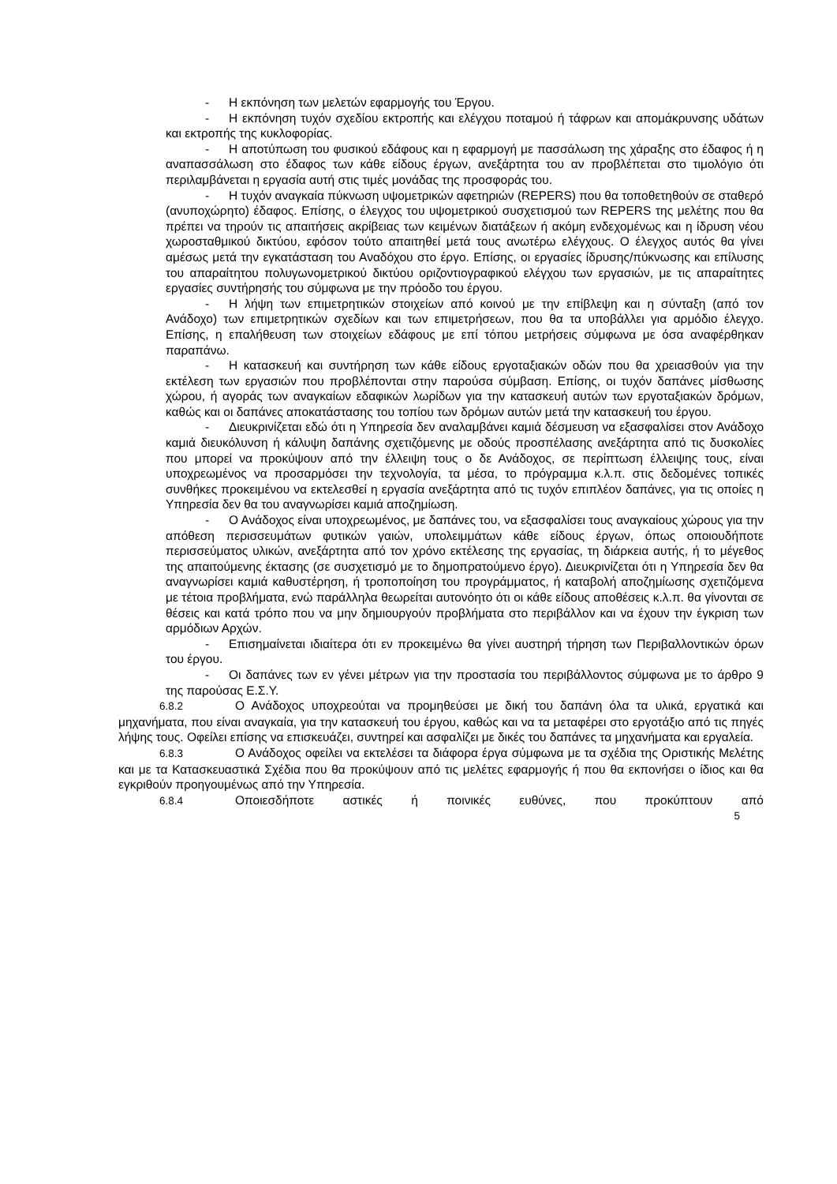- Η εκπόνηση των μελετών εφαρμογής του Έργου.
- Η εκπόνηση τυχόν σχεδίου εκτροπής και ελέγχου ποταμού ή τάφρων και απομάκρυνσης υδάτων και εκτροπής της κυκλοφορίας.
- Η αποτύπωση του φυσικού εδάφους και η εφαρμογή με πασσάλωση της χάραξης στο έδαφος ή η αναπασσάλωση στο έδαφος των κάθε είδους έργων, ανεξάρτητα του αν προβλέπεται στο τιμολόγιο ότι περιλαμβάνεται η εργασία αυτή στις τιμές μονάδας της προσφοράς του.
- Η τυχόν αναγκαία πύκνωση υψομετρικών αφετηριών (REPERS) που θα τοποθετηθούν σε σταθερό (ανυποχώρητο) έδαφος. Επίσης, ο έλεγχος του υψομετρικού συσχετισμού των REPERS της μελέτης που θα πρέπει να τηρούν τις απαιτήσεις ακρίβειας των κειμένων διατάξεων ή ακόμη ενδεχομένως και η ίδρυση νέου χωροσταθμικού δικτύου, εφόσον τούτο απαιτηθεί μετά τους ανωτέρω ελέγχους. Ο έλεγχος αυτός θα γίνει αμέσως μετά την εγκατάσταση του Αναδόχου στο έργο. Επίσης, οι εργασίες ίδρυσης/πύκνωσης και επίλυσης του απαραίτητου πολυγωνομετρικού δικτύου οριζοντιογραφικού ελέγχου των εργασιών, με τις απαραίτητες εργασίες συντήρησής του σύμφωνα με την πρόοδο του έργου.
- Η λήψη των επιμετρητικών στοιχείων από κοινού με την επίβλεψη και η σύνταξη (από τον Ανάδοχο) των επιμετρητικών σχεδίων και των επιμετρήσεων, που θα τα υποβάλλει για αρμόδιο έλεγχο. Επίσης, η επαλήθευση των στοιχείων εδάφους με επί τόπου μετρήσεις σύμφωνα με όσα αναφέρθηκαν παραπάνω.
- Η κατασκευή και συντήρηση των κάθε είδους εργοταξιακών οδών που θα χρειασθούν για την εκτέλεση των εργασιών που προβλέπονται στην παρούσα σύμβαση. Επίσης, οι τυχόν δαπάνες μίσθωσης χώρου, ή αγοράς των αναγκαίων εδαφικών λωρίδων για την κατασκευή αυτών των εργοταξιακών δρόμων, καθώς και οι δαπάνες αποκατάστασης του τοπίου των δρόμων αυτών μετά την κατασκευή του έργου.
- Διευκρινίζεται εδώ ότι η Υπηρεσία δεν αναλαμβάνει καμιά δέσμευση να εξασφαλίσει στον Ανάδοχο καμιά διευκόλυνση ή κάλυψη δαπάνης σχετιζόμενης με οδούς προσπέλασης ανεξάρτητα από τις δυσκολίες που μπορεί να προκύψουν από την έλλειψη τους ο δε Ανάδοχος, σε περίπτωση έλλειψης τους, είναι υποχρεωμένος να προσαρμόσει την τεχνολογία, τα μέσα, το πρόγραμμα κ.λ.π. στις δεδομένες τοπικές συνθήκες προκειμένου να εκτελεσθεί η εργασία ανεξάρτητα από τις τυχόν επιπλέον δαπάνες, για τις οποίες η Υπηρεσία δεν θα του αναγνωρίσει καμιά αποζημίωση.
- Ο Ανάδοχος είναι υποχρεωμένος, με δαπάνες του, να εξασφαλίσει τους αναγκαίους χώρους για την απόθεση περισσευμάτων φυτικών γαιών, υπολειμμάτων κάθε είδους έργων, όπως οποιουδήποτε περισσεύματος υλικών, ανεξάρτητα από τον χρόνο εκτέλεσης της εργασίας, τη διάρκεια αυτής, ή το μέγεθος της απαιτούμενης έκτασης (σε συσχετισμό με το δημοπρατούμενο έργο). Διευκρινίζεται ότι η Υπηρεσία δεν θα αναγνωρίσει καμιά καθυστέρηση, ή τροποποίηση του προγράμματος, ή καταβολή αποζημίωσης σχετιζόμενα με τέτοια προβλήματα, ενώ παράλληλα θεωρείται αυτονόητο ότι οι κάθε είδους αποθέσεις κ.λ.π. θα γίνονται σε θέσεις και κατά τρόπο που να μην δημιουργούν προβλήματα στο περιβάλλον και να έχουν την έγκριση των αρμόδιων Αρχών.
- Επισημαίνεται ιδιαίτερα ότι εν προκειμένω θα γίνει αυστηρή τήρηση των Περιβαλλοντικών όρων του έργου.
- Οι δαπάνες των εν γένει μέτρων για την προστασία του περιβάλλοντος σύμφωνα με το άρθρο 9 της παρούσας Ε.Σ.Υ.
6.8.2 Ο Ανάδοχος υποχρεούται να προμηθεύσει με δική του δαπάνη όλα τα υλικά, εργατικά και μηχανήματα, που είναι αναγκαία, για την κατασκευή του έργου, καθώς και να τα μεταφέρει στο εργοτάξιο από τις πηγές λήψης τους. Οφείλει επίσης να επισκευάζει, συντηρεί και ασφαλίζει με δικές του δαπάνες τα μηχανήματα και εργαλεία.
6.8.3 Ο Ανάδοχος οφείλει να εκτελέσει τα διάφορα έργα σύμφωνα με τα σχέδια της Οριστικής Μελέτης και με τα Κατασκευαστικά Σχέδια που θα προκύψουν από τις μελέτες εφαρμογής ή που θα εκπονήσει ο ίδιος και θα εγκριθούν προηγουμένως από την Υπηρεσία.
6.8.4 Οποιεσδήποτε αστικές ή ποινικές ευθύνες, που προκύπτουν από
5